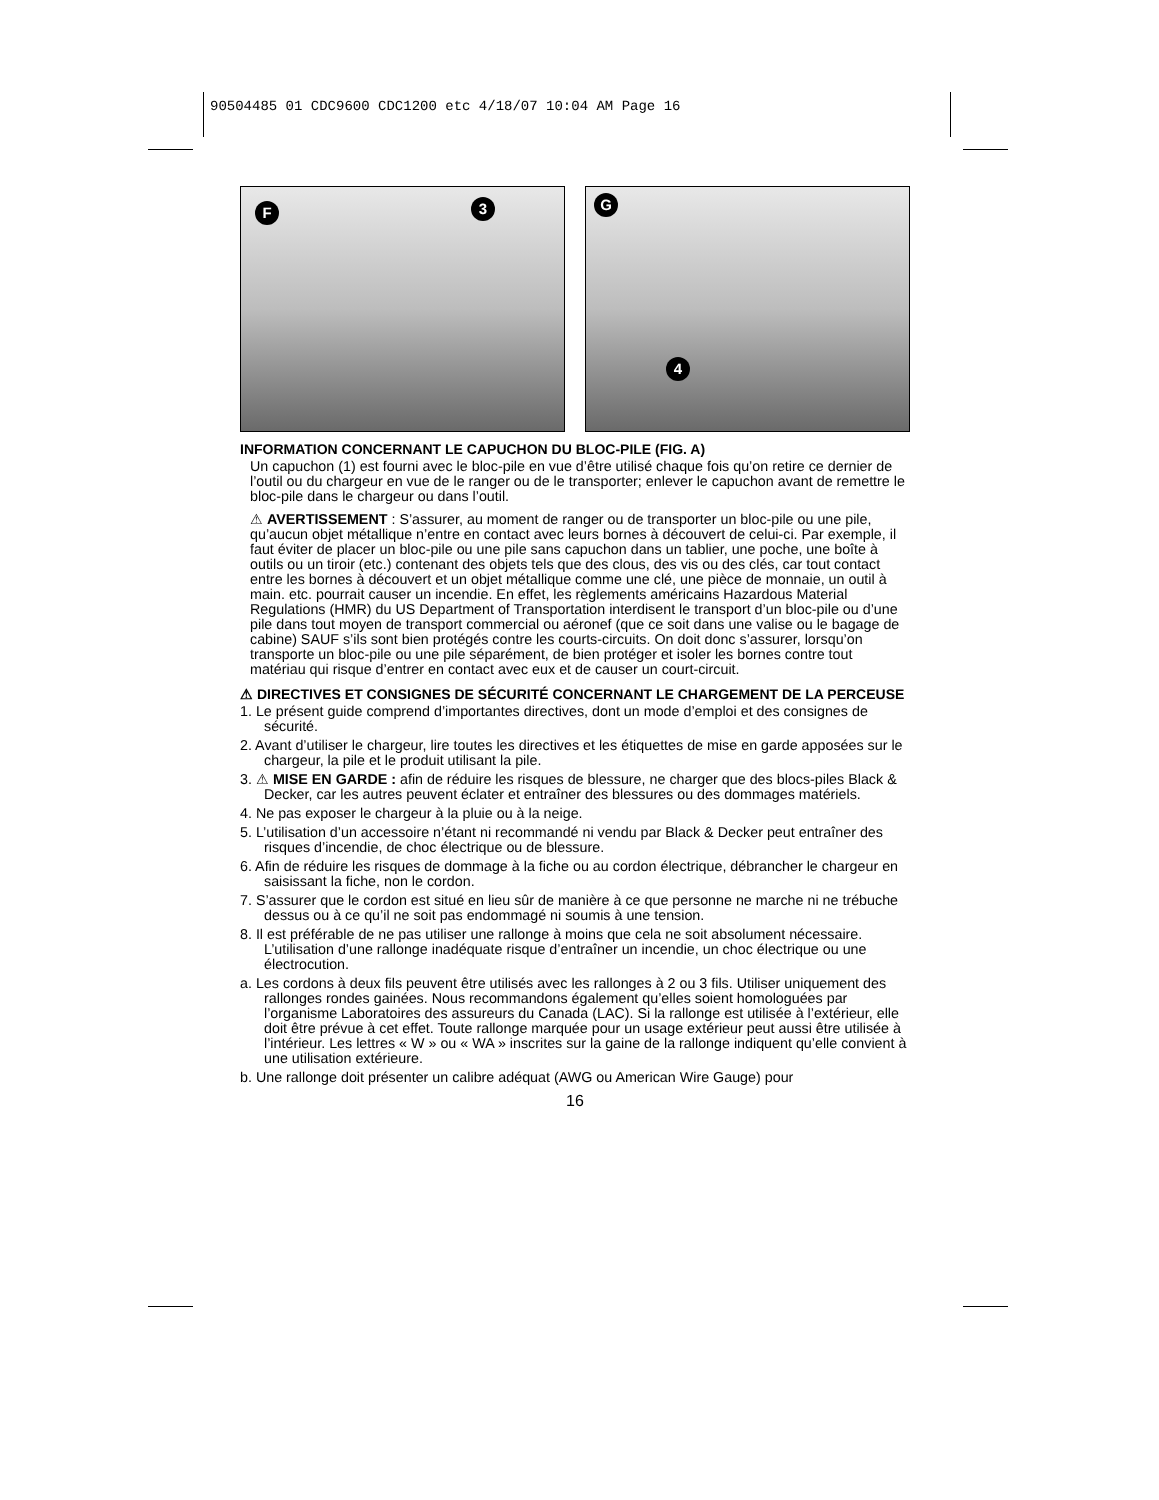90504485 01 CDC9600 CDC1200 etc 4/18/07 10:04 AM Page 16
F 3
G
4
INFORMATION CONCERNANT LE CAPUCHON DU BLOC-PILE (FIG. A)
Un capuchon (1) est fourni avec le bloc-pile en vue d’être utilisé chaque fois qu’on retire ce dernier de l’outil ou du chargeur en vue de le ranger ou de le transporter; enlever le capuchon avant de remettre le bloc-pile dans le chargeur ou dans l’outil.
⚠ AVERTISSEMENT : S’assurer, au moment de ranger ou de transporter un bloc-pile ou une pile, qu’aucun objet métallique n’entre en contact avec leurs bornes à découvert de celui-ci. Par exemple, il faut éviter de placer un bloc-pile ou une pile sans capuchon dans un tablier, une poche, une boîte à outils ou un tiroir (etc.) contenant des objets tels que des clous, des vis ou des clés, car tout contact entre les bornes à découvert et un objet métallique comme une clé, une pièce de monnaie, un outil à main. etc. pourrait causer un incendie. En effet, les règlements américains Hazardous Material Regulations (HMR) du US Department of Transportation interdisent le transport d’un bloc-pile ou d’une pile dans tout moyen de transport commercial ou aéronef (que ce soit dans une valise ou le bagage de cabine) SAUF s’ils sont bien protégés contre les courts-circuits. On doit donc s’assurer, lorsqu’on transporte un bloc-pile ou une pile séparément, de bien protéger et isoler les bornes contre tout matériau qui risque d’entrer en contact avec eux et de causer un court-circuit.
⚠ DIRECTIVES ET CONSIGNES DE SÉCURITÉ CONCERNANT LE CHARGEMENT DE LA PERCEUSE
1. Le présent guide comprend d’importantes directives, dont un mode d’emploi et des consignes de sécurité.
2. Avant d’utiliser le chargeur, lire toutes les directives et les étiquettes de mise en garde apposées sur le chargeur, la pile et le produit utilisant la pile.
3. ⚠ MISE EN GARDE : afin de réduire les risques de blessure, ne charger que des blocs-piles Black & Decker, car les autres peuvent éclater et entraîner des blessures ou des dommages matériels.
4. Ne pas exposer le chargeur à la pluie ou à la neige.
5. L’utilisation d’un accessoire n’étant ni recommandé ni vendu par Black & Decker peut entraîner des risques d’incendie, de choc électrique ou de blessure.
6. Afin de réduire les risques de dommage à la fiche ou au cordon électrique, débrancher le chargeur en saisissant la fiche, non le cordon.
7. S’assurer que le cordon est situé en lieu sûr de manière à ce que personne ne marche ni ne trébuche dessus ou à ce qu’il ne soit pas endommagé ni soumis à une tension.
8. Il est préférable de ne pas utiliser une rallonge à moins que cela ne soit absolument nécessaire. L’utilisation d’une rallonge inadéquate risque d’entraîner un incendie, un choc électrique ou une électrocution.
a. Les cordons à deux fils peuvent être utilisés avec les rallonges à 2 ou 3 fils. Utiliser uniquement des rallonges rondes gainées. Nous recommandons également qu’elles soient homologuées par l’organisme Laboratoires des assureurs du Canada (LAC). Si la rallonge est utilisée à l’extérieur, elle doit être prévue à cet effet. Toute rallonge marquée pour un usage extérieur peut aussi être utilisée à l’intérieur. Les lettres « W » ou « WA » inscrites sur la gaine de la rallonge indiquent qu’elle convient à une utilisation extérieure.
b. Une rallonge doit présenter un calibre adéquat (AWG ou American Wire Gauge) pour
16